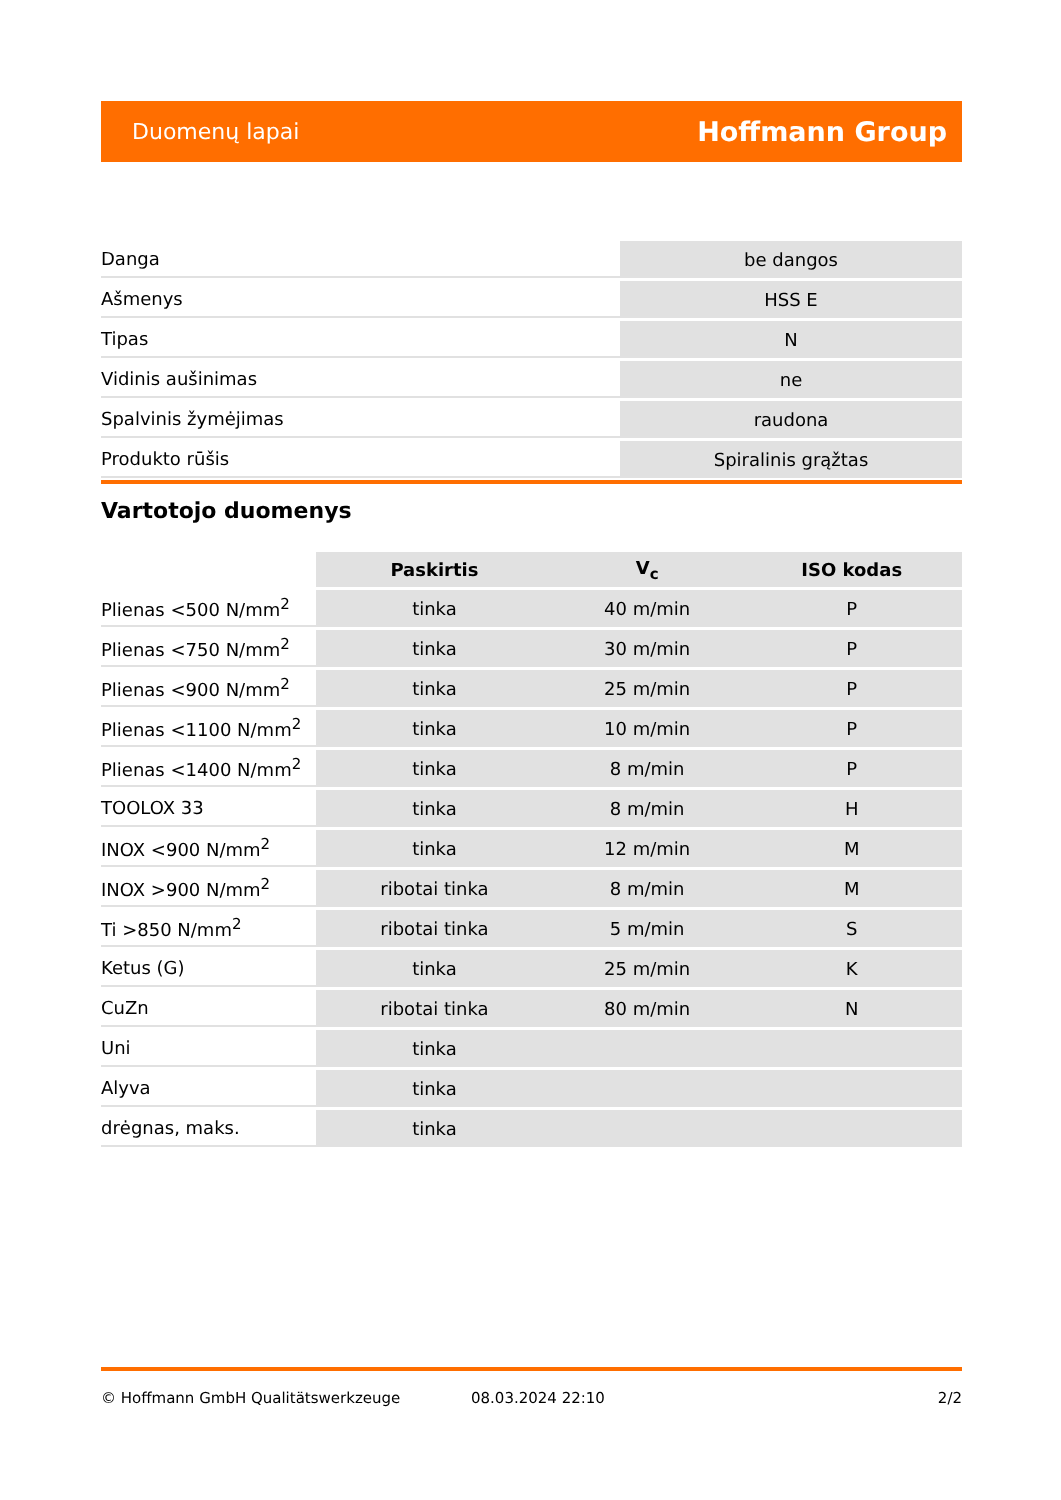Duomenų lapai Hoffmann Group
| Danga | be dangos |
| Ašmenys | HSS E |
| Tipas | N |
| Vidinis aušinimas | ne |
| Spalvinis žymėjimas | raudona |
| Produkto rūšis | Spiralinis grąžtas |
Vartotojo duomenys
| | Paskirtis | V<sub>c</sub> | ISO kodas |
| --- | --- | --- | --- |
| Plienas <500 N/mm<sup>2</sup> | tinka | 40 m/min | P |
| Plienas <750 N/mm<sup>2</sup> | tinka | 30 m/min | P |
| Plienas <900 N/mm<sup>2</sup> | tinka | 25 m/min | P |
| Plienas <1100 N/mm<sup>2</sup> | tinka | 10 m/min | P |
| Plienas <1400 N/mm<sup>2</sup> | tinka | 8 m/min | P |
| TOOLOX 33 | tinka | 8 m/min | H |
| INOX <900 N/mm<sup>2</sup> | tinka | 12 m/min | M |
| INOX >900 N/mm<sup>2</sup> | ribotai tinka | 8 m/min | M |
| Ti >850 N/mm<sup>2</sup> | ribotai tinka | 5 m/min | S |
| Ketus (G) | tinka | 25 m/min | K |
| CuZn | ribotai tinka | 80 m/min | N |
| Uni | tinka | | |
| Alyva | tinka | | |
| drėgnas, maks. | tinka | | |
© Hoffmann GmbH Qualitätswerkzeuge 08.03.2024 22:10 2/2